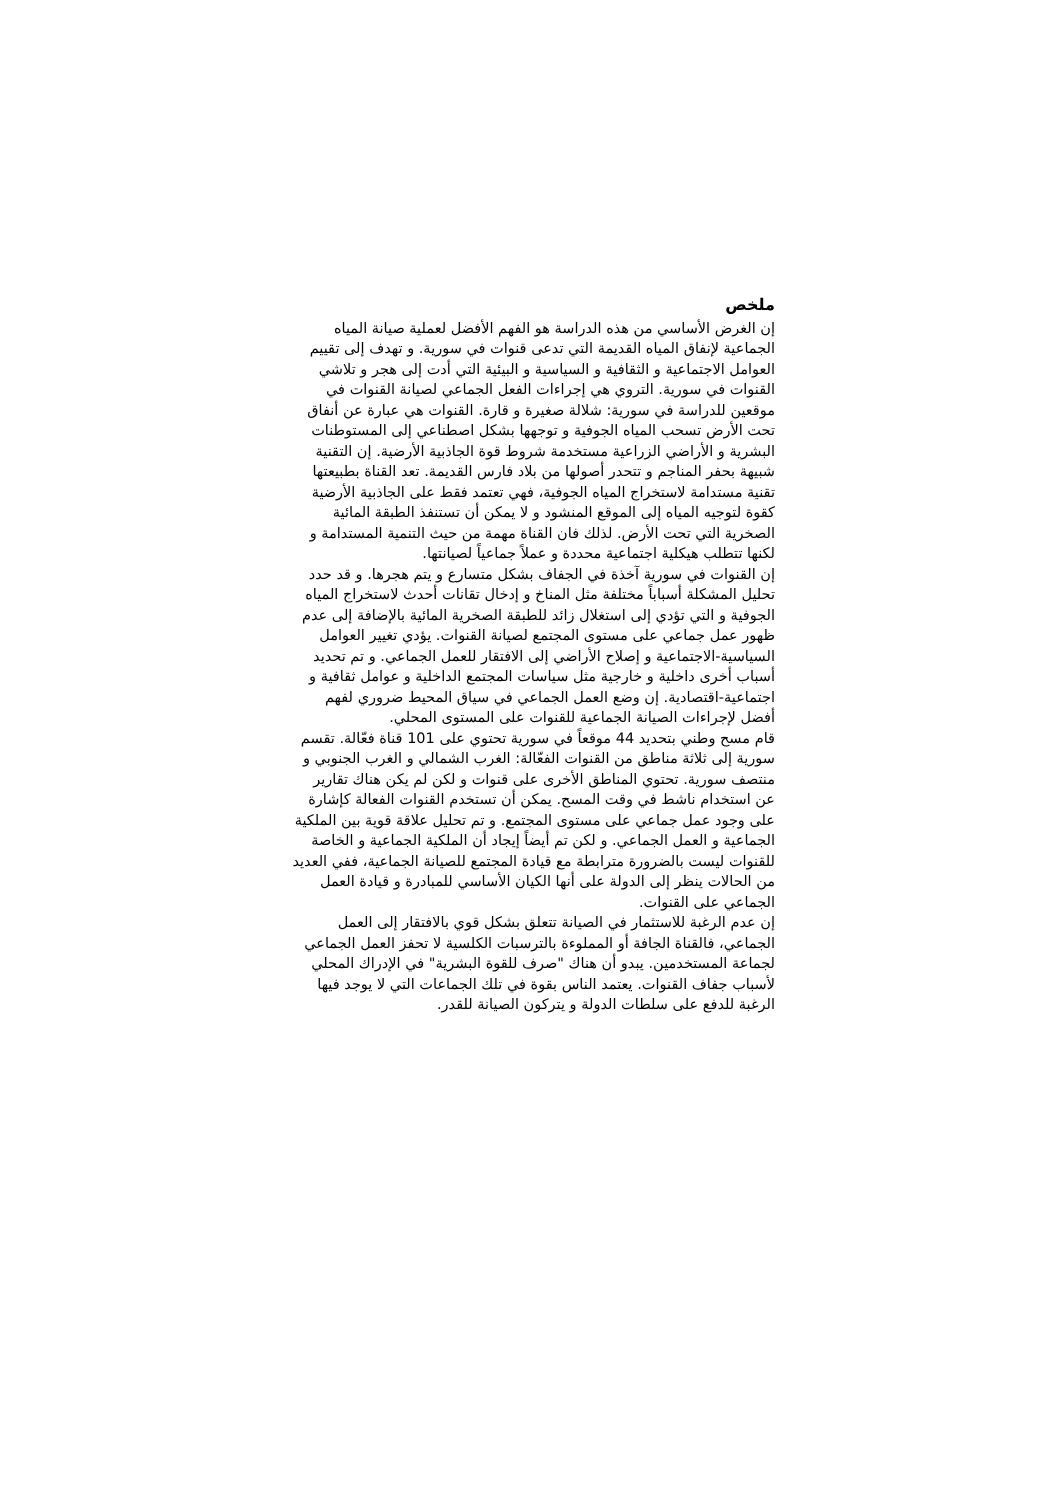ملخص
إن الغرض الأساسي من هذه الدراسة هو الفهم الأفضل لعملية صيانة المياه الجماعية لإنفاق المياه القديمة التي تدعى قنوات في سورية. و تهدف إلى تقييم العوامل الاجتماعية و الثقافية و السياسية و البيئية التي أدت إلى هجر و تلاشي القنوات في سورية. التروي هي إجراءات الفعل الجماعي لصيانة القنوات في موقعين للدراسة في سورية: شلالة صغيرة و قارة. القنوات هي عبارة عن أنفاق تحت الأرض تسحب المياه الجوفية و توجهها بشكل اصطناعي إلى المستوطنات البشرية و الأراضي الزراعية مستخدمة شروط قوة الجاذبية الأرضية. إن التقنية شبيهة بحفر المناجم و تتحدر أصولها من بلاد فارس القديمة. تعد القناة بطبيعتها تقنية مستدامة لاستخراج المياه الجوفية، فهي تعتمد فقط على الجاذبية الأرضية كقوة لتوجيه المياه إلى الموقع المنشود و لا يمكن أن تستنفذ الطبقة المائية الصخرية التي تحت الأرض. لذلك فان القناة مهمة من حيث التنمية المستدامة و لكنها تتطلب هيكلية اجتماعية محددة و عملاً جماعياً لصيانتها.
إن القنوات في سورية آخذة في الجفاف بشكل متسارع و يتم هجرها. و قد حدد تحليل المشكلة أسباباً مختلفة مثل المناخ و إدخال تقانات أحدث لاستخراج المياه الجوفية و التي تؤدي إلى استغلال زائد للطبقة الصخرية المائية بالإضافة إلى عدم ظهور عمل جماعي على مستوى المجتمع لصيانة القنوات. يؤدي تغيير العوامل السياسية-الاجتماعية و إصلاح الأراضي إلى الافتقار للعمل الجماعي. و تم تحديد أسباب أخرى داخلية و خارجية مثل سياسات المجتمع الداخلية و عوامل ثقافية و اجتماعية-اقتصادية. إن وضع العمل الجماعي في سياق المحيط ضروري لفهم أفضل لإجراءات الصيانة الجماعية للقنوات على المستوى المحلي.
قام مسح وطني بتحديد 44 موقعاً في سورية تحتوي على 101 قناة فعّالة. تقسم سورية إلى ثلاثة مناطق من القنوات الفعّالة: الغرب الشمالي و الغرب الجنوبي و منتصف سورية. تحتوي المناطق الأخرى على قنوات و لكن لم يكن هناك تقارير عن استخدام ناشط في وقت المسح. يمكن أن تستخدم القنوات الفعالة كإشارة على وجود عمل جماعي على مستوى المجتمع. و تم تحليل علاقة قوية بين الملكية الجماعية و العمل الجماعي. و لكن تم أيضاً إيجاد أن الملكية الجماعية و الخاصة للقنوات ليست بالضرورة مترابطة مع قيادة المجتمع للصيانة الجماعية، ففي العديد من الحالات ينظر إلى الدولة على أنها الكيان الأساسي للمبادرة و قيادة العمل الجماعي على القنوات.
إن عدم الرغبة للاستثمار في الصيانة تتعلق بشكل قوي بالافتقار إلى العمل الجماعي، فالقناة الجافة أو المملوءة بالترسبات الكلسية لا تحفز العمل الجماعي لجماعة المستخدمين. يبدو أن هناك "صرف للقوة البشرية" في الإدراك المحلي لأسباب جفاف القنوات. يعتمد الناس بقوة في تلك الجماعات التي لا يوجد فيها الرغبة للدفع على سلطات الدولة و يتركون الصيانة للقدر.